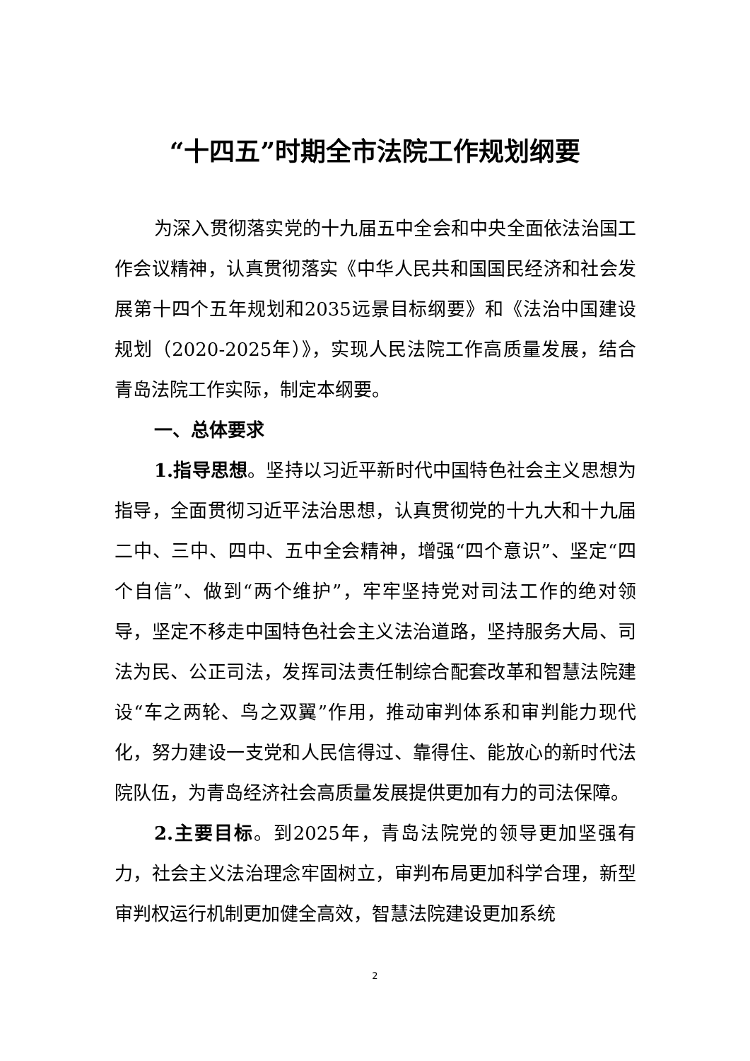“十四五”时期全市法院工作规划纲要
为深入贯彻落实党的十九届五中全会和中央全面依法治国工作会议精神，认真贯彻落实《中华人民共和国国民经济和社会发展第十四个五年规划和2035远景目标纲要》和《法治中国建设规划（2020-2025年）》，实现人民法院工作高质量发展，结合青岛法院工作实际，制定本纲要。
一、总体要求
1.指导思想。坚持以习近平新时代中国特色社会主义思想为指导，全面贯彻习近平法治思想，认真贯彻党的十九大和十九届二中、三中、四中、五中全会精神，增强“四个意识”、坚定“四个自信”、做到“两个维护”，牢牢坚持党对司法工作的绝对领导，坚定不移走中国特色社会主义法治道路，坚持服务大局、司法为民、公正司法，发挥司法责任制综合配套改革和智慧法院建设“车之两轮、鸟之双翼”作用，推动审判体系和审判能力现代化，努力建设一支党和人民信得过、靠得住、能放心的新时代法院队伍，为青岛经济社会高质量发展提供更加有力的司法保障。
2.主要目标。到2025年，青岛法院党的领导更加坚强有力，社会主义法治理念牢固树立，审判布局更加科学合理，新型审判权运行机制更加健全高效，智慧法院建设更加系统
2